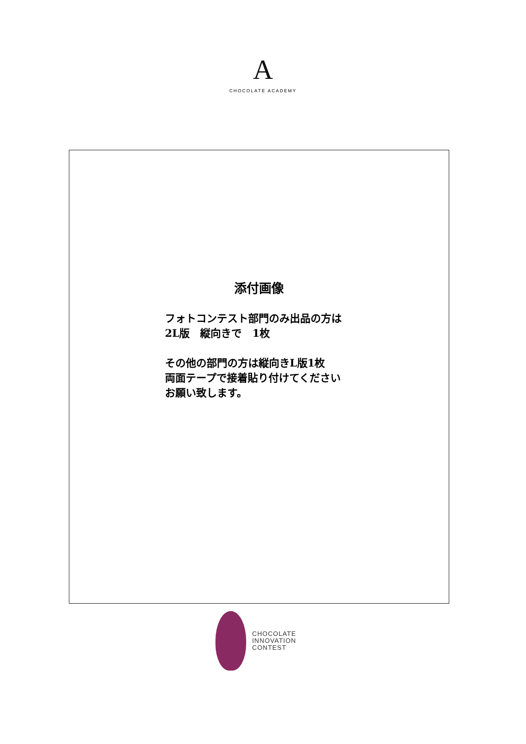A
CHOCOLATE ACADEMY
添付画像
フォトコンテスト部門のみ出品の方は
2L版　縦向きで　1枚
その他の部門の方は縦向きL版1枚
両面テープで接着貼り付けてください
お願い致します。
CHOCOLATE
INNOVATION
CONTEST